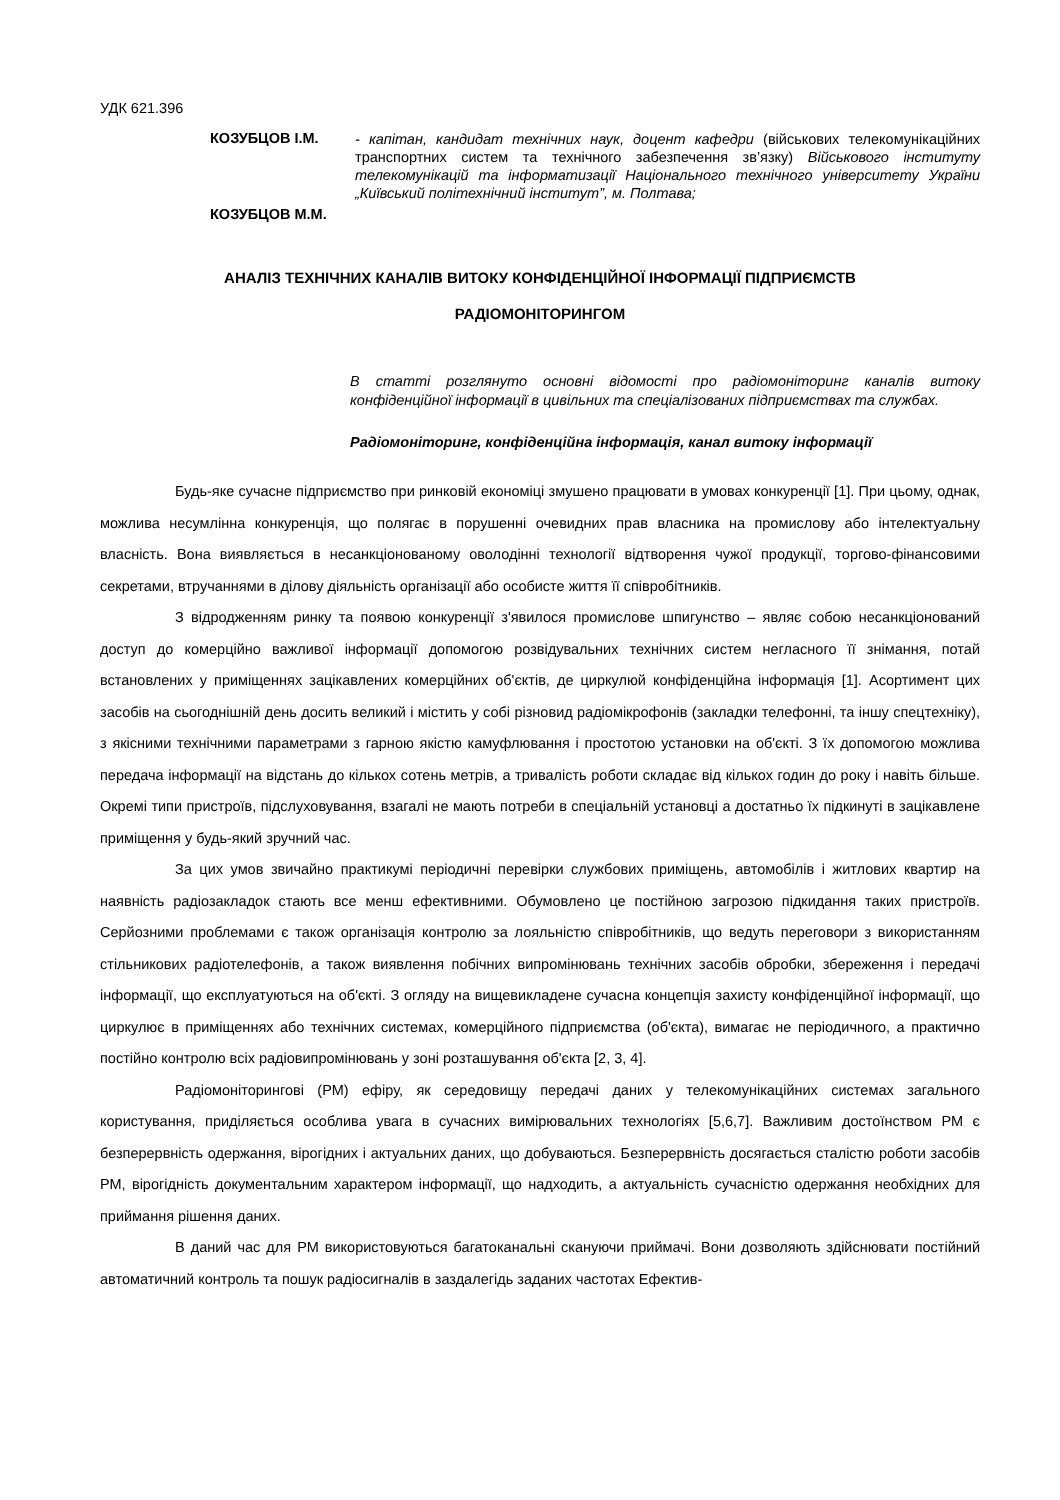УДК 621.396
КОЗУБЦОВ І.М.
- капітан, кандидат технічних наук, доцент кафедри (військових телекомунікаційних транспортних систем та технічного забезпечення зв’язку) Військового інституту телекомунікацій та інформатизації Національного технічного університету України „Київський політехнічний інститут”, м. Полтава;
КОЗУБЦОВ М.М.
АНАЛІЗ ТЕХНІЧНИХ КАНАЛІВ ВИТОКУ КОНФІДЕНЦІЙНОЇ ІНФОРМАЦІЇ ПІДПРИЄМСТВ
РАДІОМОНІТОРИНГОМ
В статті розглянуто основні відомості про радіомоніторинг каналів витоку конфіденційної інформації в цивільних та спеціалізованих підприємствах та службах.
Радіомоніторинг, конфіденційна інформація, канал витоку інформації
Будь-яке сучасне підприємство при ринковій економіці змушено працювати в умовах конкуренції [1]. При цьому, однак, можлива несумлінна конкуренція, що полягає в порушенні очевидних прав власника на промислову або інтелектуальну власність. Вона виявляється в несанкціонованому оволодінні технології відтворення чужої продукції, торгово-фінансовими секретами, втручаннями в ділову діяльність організації або особисте життя її співробітників.
З відродженням ринку та появою конкуренції з'явилося промислове шпигунство – являє собою несанкціонований доступ до комерційно важливої інформації допомогою розвідувальних технічних систем негласного її знімання, потай встановлених у приміщеннях зацікавлених комерційних об'єктів, де циркулюй конфіденційна інформація [1]. Асортимент цих засобів на сьогоднішній день досить великий і містить у собі різновид радіомікрофонів (закладки телефонні, та іншу спецтехніку), з якісними технічними параметрами з гарною якістю камуфлювання і простотою установки на об'єкті. З їх допомогою можлива передача інформації на відстань до кількох сотень метрів, а тривалість роботи складає від кількох годин до року і навіть більше. Окремі типи пристроїв, підслуховування, взагалі не мають потреби в спеціальній установці а достатньо їх підкинуті в зацікавлене приміщення у будь-який зручний час.
За цих умов звичайно практикумі періодичні перевірки службових приміщень, автомобілів і житлових квартир на наявність радіозакладок стають все менш ефективними. Обумовлено це постійною загрозою підкидання таких пристроїв. Серйозними проблемами є також організація контролю за лояльністю співробітників, що ведуть переговори з використанням стільникових радіотелефонів, а також виявлення побічних випромінювань технічних засобів обробки, збереження і передачі інформації, що експлуатуються на об'єкті. З огляду на вищевикладене сучасна концепція захисту конфіденційної інформації, що циркулює в приміщеннях або технічних системах, комерційного підприємства (об'єкта), вимагає не періодичного, а практично постійно контролю всіх радіовипромінювань у зоні розташування об'єкта [2, 3, 4].
Радіомоніторингові (РМ) ефіру, як середовищу передачі даних у телекомунікаційних системах загального користування, приділяється особлива увага в сучасних вимірювальних технологіях [5,6,7]. Важливим достоїнством РМ є безперервність одержання, вірогідних і актуальних даних, що добуваються. Безперервність досягається сталістю роботи засобів РМ, вірогідність документальним характером інформації, що надходить, а актуальність сучасністю одержання необхідних для приймання рішення даних.
В даний час для РМ використовуються багатоканальні скануючи приймачі. Вони дозволяють здійснювати постійний автоматичний контроль та пошук радіосигналів в заздалегідь заданих частотах Ефектив-